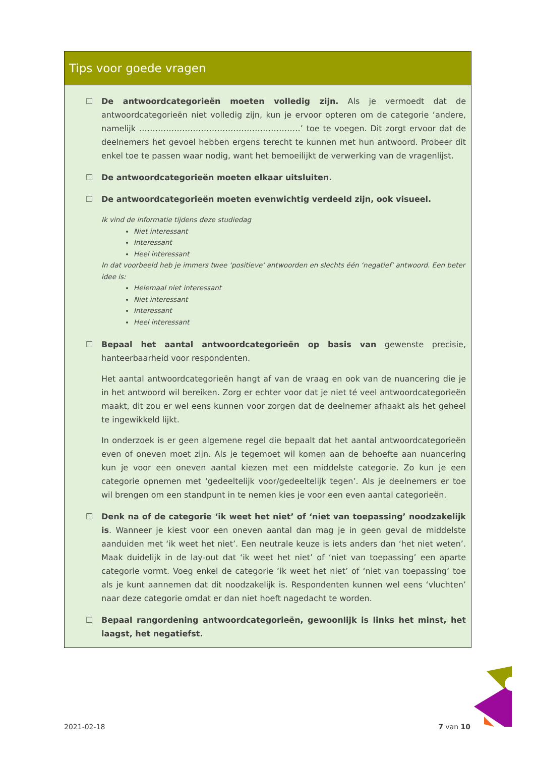Tips voor goede vragen
☐ De antwoordcategorieën moeten volledig zijn. Als je vermoedt dat de antwoordcategorieën niet volledig zijn, kun je ervoor opteren om de categorie ‘andere, namelijk ……………………………………………………’ toe te voegen. Dit zorgt ervoor dat de deelnemers het gevoel hebben ergens terecht te kunnen met hun antwoord. Probeer dit enkel toe te passen waar nodig, want het bemoeilijkt de verwerking van de vragenlijst.
☐ De antwoordcategorieën moeten elkaar uitsluiten.
☐ De antwoordcategorieën moeten evenwichtig verdeeld zijn, ook visueel.
Ik vind de informatie tijdens deze studiedag
Niet interessant
Interessant
Heel interessant
In dat voorbeeld heb je immers twee ‘positieve’ antwoorden en slechts één ‘negatief’ antwoord. Een beter idee is:
Helemaal niet interessant
Niet interessant
Interessant
Heel interessant
☐ Bepaal het aantal antwoordcategorieën op basis van gewenste precisie, hanteerbaarheid voor respondenten.
Het aantal antwoordcategorieën hangt af van de vraag en ook van de nuancering die je in het antwoord wil bereiken. Zorg er echter voor dat je niet té veel antwoordcategorieën maakt, dit zou er wel eens kunnen voor zorgen dat de deelnemer afhaakt als het geheel te ingewikkeld lijkt.
In onderzoek is er geen algemene regel die bepaalt dat het aantal antwoordcategorieën even of oneven moet zijn. Als je tegemoet wil komen aan de behoefte aan nuancering kun je voor een oneven aantal kiezen met een middelste categorie. Zo kun je een categorie opnemen met ‘gedeeltelijk voor/gedeeltelijk tegen’. Als je deelnemers er toe wil brengen om een standpunt in te nemen kies je voor een even aantal categorieën.
☐ Denk na of de categorie ‘ik weet het niet’ of ‘niet van toepassing’ noodzakelijk is. Wanneer je kiest voor een oneven aantal dan mag je in geen geval de middelste aanduiden met ‘ik weet het niet’. Een neutrale keuze is iets anders dan ‘het niet weten’. Maak duidelijk in de lay-out dat ‘ik weet het niet’ of ‘niet van toepassing’ een aparte categorie vormt. Voeg enkel de categorie ‘ik weet het niet’ of ‘niet van toepassing’ toe als je kunt aannemen dat dit noodzakelijk is. Respondenten kunnen wel eens ‘vluchten’ naar deze categorie omdat er dan niet hoeft nagedacht te worden.
☐ Bepaal rangordening antwoordcategorieën, gewoonlijk is links het minst, het laagst, het negatiefst.
2021-02-18 7 van 10